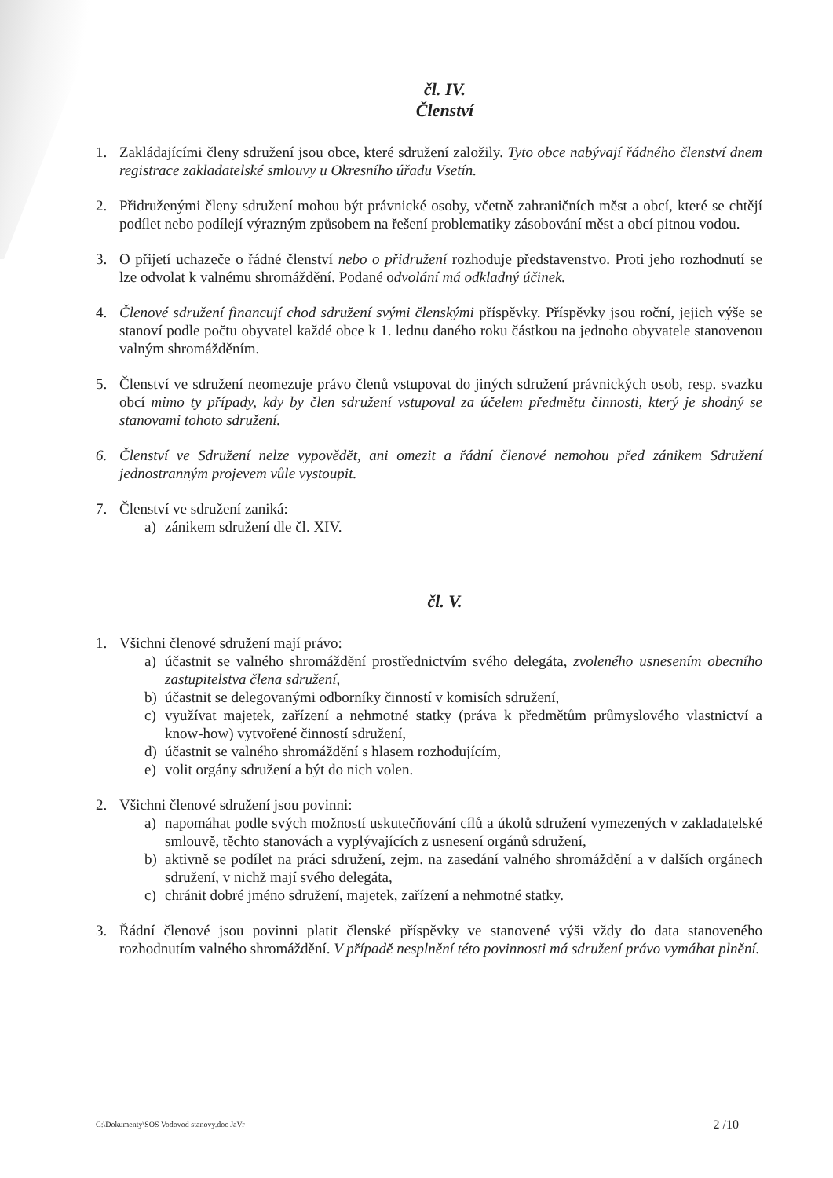čl. IV.
Členství
1. Zakládajícími členy sdružení jsou obce, které sdružení založily. Tyto obce nabývají řádného členství dnem registrace zakladatelské smlouvy u Okresního úřadu Vsetín.
2. Přidruženými členy sdružení mohou být právnické osoby, včetně zahraničních měst a obcí, které se chtějí podílet nebo podílejí výrazným způsobem na řešení problematiky zásobování měst a obcí pitnou vodou.
3. O přijetí uchazeče o řádné členství nebo o přidružení rozhoduje představenstvo. Proti jeho rozhodnutí se lze odvolat k valnému shromáždění. Podané odvolání má odkladný účinek.
4. Členové sdružení financují chod sdružení svými členskými příspěvky. Příspěvky jsou roční, jejich výše se stanoví podle počtu obyvatel každé obce k 1. lednu daného roku částkou na jednoho obyvatele stanovenou valným shromážděním.
5. Členství ve sdružení neomezuje právo členů vstupovat do jiných sdružení právnických osob, resp. svazku obcí mimo ty případy, kdy by člen sdružení vstupoval za účelem předmětu činnosti, který je shodný se stanovami tohoto sdružení.
6. Členství ve Sdružení nelze vypovědět, ani omezit a řádní členové nemohou před zánikem Sdružení jednostranným projevem vůle vystoupit.
7. Členství ve sdružení zaniká:
a) zánikem sdružení dle čl. XIV.
čl. V.
1. Všichni členové sdružení mají právo:
a) účastnit se valného shromáždění prostřednictvím svého delegáta, zvoleného usnesením obecního zastupitelstva člena sdružení,
b) účastnit se delegovanými odborníky činností v komisích sdružení,
c) využívat majetek, zařízení a nehmotné statky (práva k předmětům průmyslového vlastnictví a know-how) vytvořené činností sdružení,
d) účastnit se valného shromáždění s hlasem rozhodujícím,
e) volit orgány sdružení a být do nich volen.
2. Všichni členové sdružení jsou povinni:
a) napomáhat podle svých možností uskutečňování cílů a úkolů sdružení vymezených v zakladatelské smlouvě, těchto stanovách a vyplývajících z usnesení orgánů sdružení,
b) aktivně se podílet na práci sdružení, zejm. na zasedání valného shromáždění a v dalších orgánech sdružení, v nichž mají svého delegáta,
c) chránit dobré jméno sdružení, majetek, zařízení a nehmotné statky.
3. Řádní členové jsou povinni platit členské příspěvky ve stanovené výši vždy do data stanoveného rozhodnutím valného shromáždění. V případě nesplnění této povinnosti má sdružení právo vymáhat plnění.
C:\Dokumenty\SOS Vodovod stanovy.doc JaVr 2 /10